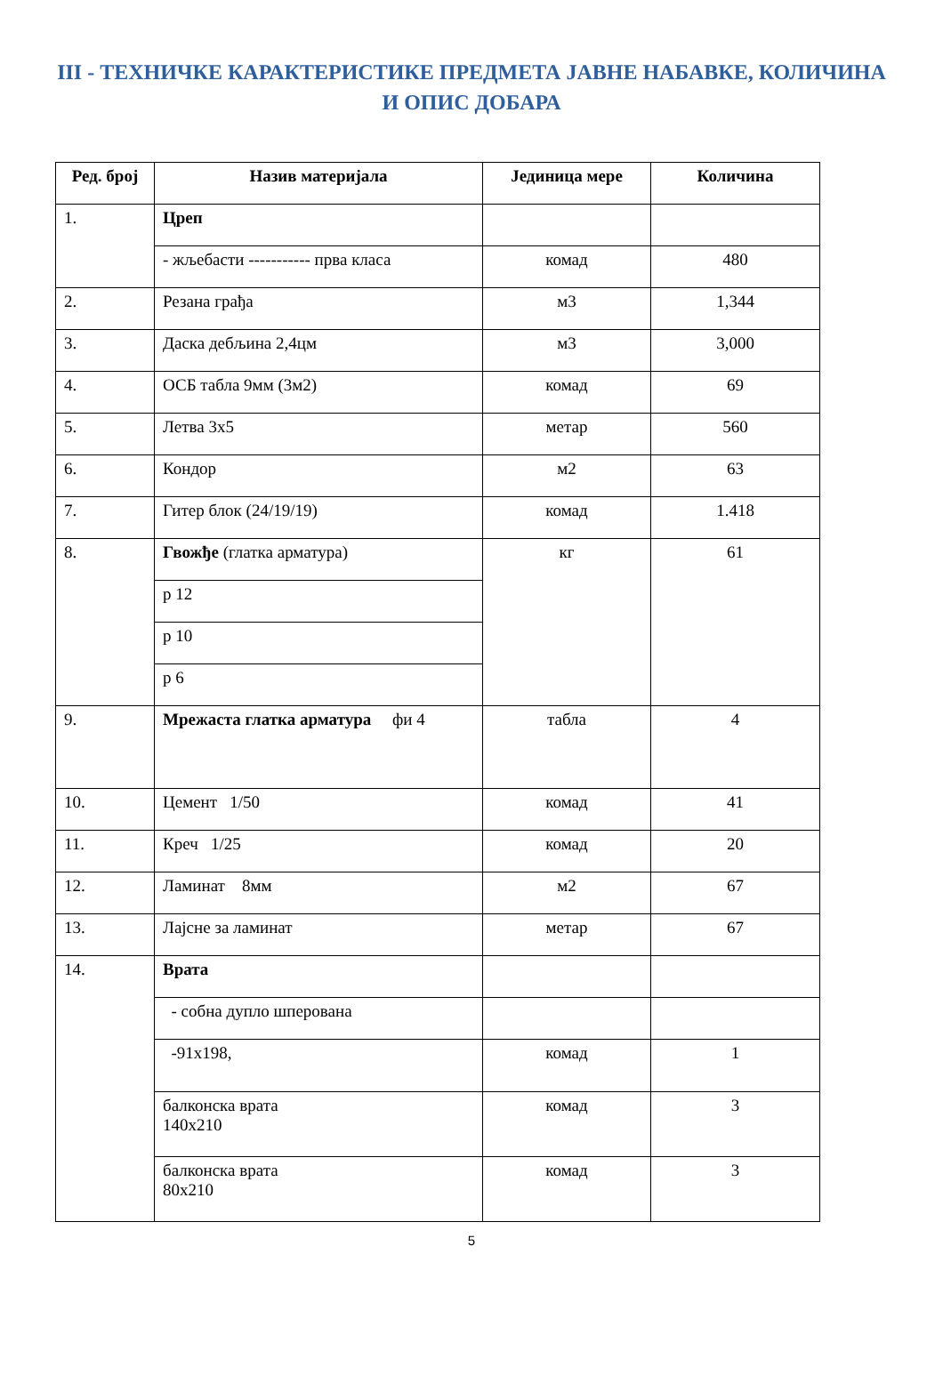III - ТЕХНИЧКЕ КАРАКТЕРИСТИКЕ ПРЕДМЕТА ЈАВНЕ НАБАВКЕ, КОЛИЧИНА И ОПИС ДОБАРА
| Ред. број | Назив материјала | Јединица мере | Количина |
| --- | --- | --- | --- |
| 1. | Цреп | | |
| | - жљебасти ----------- прва класа | комад | 480 |
| 2. | Резана грађа | м3 | 1,344 |
| 3. | Даска дебљина 2,4цм | м3 | 3,000 |
| 4. | ОСБ табла 9мм (3м2) | комад | 69 |
| 5. | Летва 3х5 | метар | 560 |
| 6. | Кондор | м2 | 63 |
| 7. | Гитер блок (24/19/19) | комад | 1.418 |
| 8. | Гвожђе (глатка арматура) | кг | 61 |
| | р 12 | | |
| | р 10 | | |
| | р 6 | | |
| 9. | Мрежаста глатка арматура фи 4 | табла | 4 |
| 10. | Цемент 1/50 | комад | 41 |
| 11. | Креч 1/25 | комад | 20 |
| 12. | Ламинат 8мм | м2 | 67 |
| 13. | Лајсне за ламинат | метар | 67 |
| 14. | Врата | | |
| | - собна дупло шперована | | |
| | -91х198, | комад | 1 |
| | балконска врата 140х210 | комад | 3 |
| | балконска врата 80х210 | комад | 3 |
5